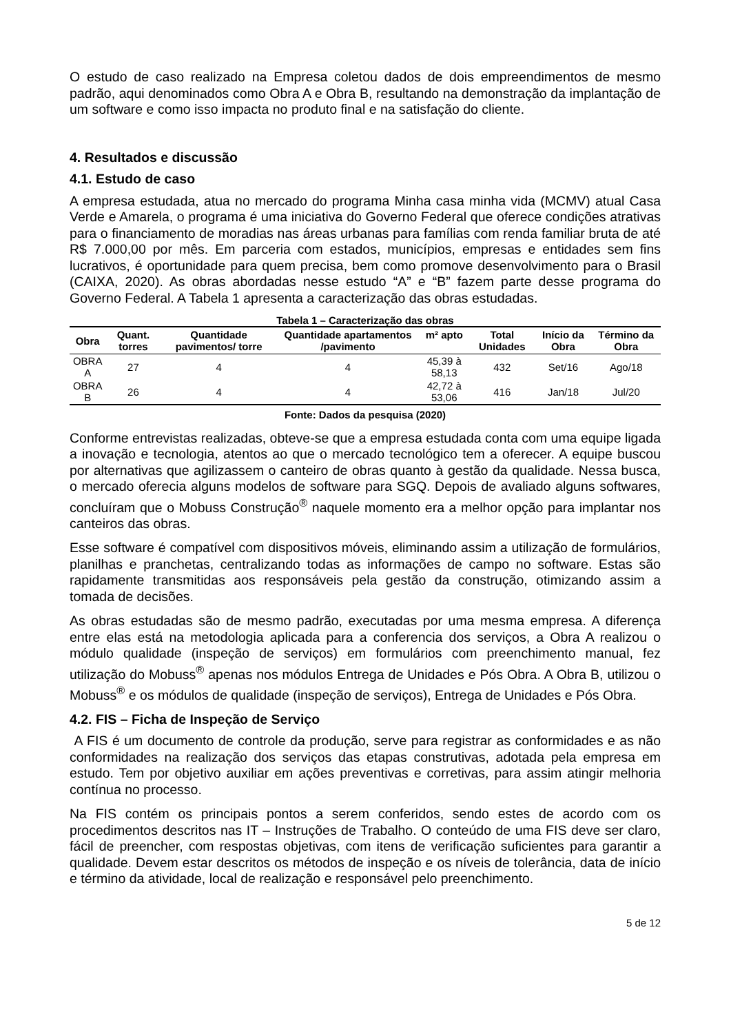O estudo de caso realizado na Empresa coletou dados de dois empreendimentos de mesmo padrão, aqui denominados como Obra A e Obra B, resultando na demonstração da implantação de um software e como isso impacta no produto final e na satisfação do cliente.
4. Resultados e discussão
4.1. Estudo de caso
A empresa estudada, atua no mercado do programa Minha casa minha vida (MCMV) atual Casa Verde e Amarela, o programa é uma iniciativa do Governo Federal que oferece condições atrativas para o financiamento de moradias nas áreas urbanas para famílias com renda familiar bruta de até R$ 7.000,00 por mês. Em parceria com estados, municípios, empresas e entidades sem fins lucrativos, é oportunidade para quem precisa, bem como promove desenvolvimento para o Brasil (CAIXA, 2020). As obras abordadas nesse estudo “A” e “B” fazem parte desse programa do Governo Federal. A Tabela 1 apresenta a caracterização das obras estudadas.
Tabela 1 – Caracterização das obras
| Obra | Quant. torres | Quantidade pavimentos/ torre | Quantidade apartamentos /pavimento | m² apto | Total Unidades | Início da Obra | Término da Obra |
| --- | --- | --- | --- | --- | --- | --- | --- |
| OBRA A | 27 | 4 | 4 | 45,39 à 58,13 | 432 | Set/16 | Ago/18 |
| OBRA B | 26 | 4 | 4 | 42,72 à 53,06 | 416 | Jan/18 | Jul/20 |
Fonte: Dados da pesquisa (2020)
Conforme entrevistas realizadas, obteve-se que a empresa estudada conta com uma equipe ligada a inovação e tecnologia, atentos ao que o mercado tecnológico tem a oferecer. A equipe buscou por alternativas que agilizassem o canteiro de obras quanto à gestão da qualidade. Nessa busca, o mercado oferecia alguns modelos de software para SGQ. Depois de avaliado alguns softwares, concluíram que o Mobuss Construção<sup>®</sup> naquele momento era a melhor opção para implantar nos canteiros das obras.
Esse software é compatível com dispositivos móveis, eliminando assim a utilização de formulários, planilhas e pranchetas, centralizando todas as informações de campo no software. Estas são rapidamente transmitidas aos responsáveis pela gestão da construção, otimizando assim a tomada de decisões.
As obras estudadas são de mesmo padrão, executadas por uma mesma empresa. A diferença entre elas está na metodologia aplicada para a conferencia dos serviços, a Obra A realizou o módulo qualidade (inspeção de serviços) em formulários com preenchimento manual, fez utilização do Mobuss<sup>®</sup> apenas nos módulos Entrega de Unidades e Pós Obra. A Obra B, utilizou o Mobuss<sup>®</sup> e os módulos de qualidade (inspeção de serviços), Entrega de Unidades e Pós Obra.
4.2. FIS – Ficha de Inspeção de Serviço
A FIS é um documento de controle da produção, serve para registrar as conformidades e as não conformidades na realização dos serviços das etapas construtivas, adotada pela empresa em estudo. Tem por objetivo auxiliar em ações preventivas e corretivas, para assim atingir melhoria contínua no processo.
Na FIS contém os principais pontos a serem conferidos, sendo estes de acordo com os procedimentos descritos nas IT – Instruções de Trabalho. O conteúdo de uma FIS deve ser claro, fácil de preencher, com respostas objetivas, com itens de verificação suficientes para garantir a qualidade. Devem estar descritos os métodos de inspeção e os níveis de tolerância, data de início e término da atividade, local de realização e responsável pelo preenchimento.
5 de 12